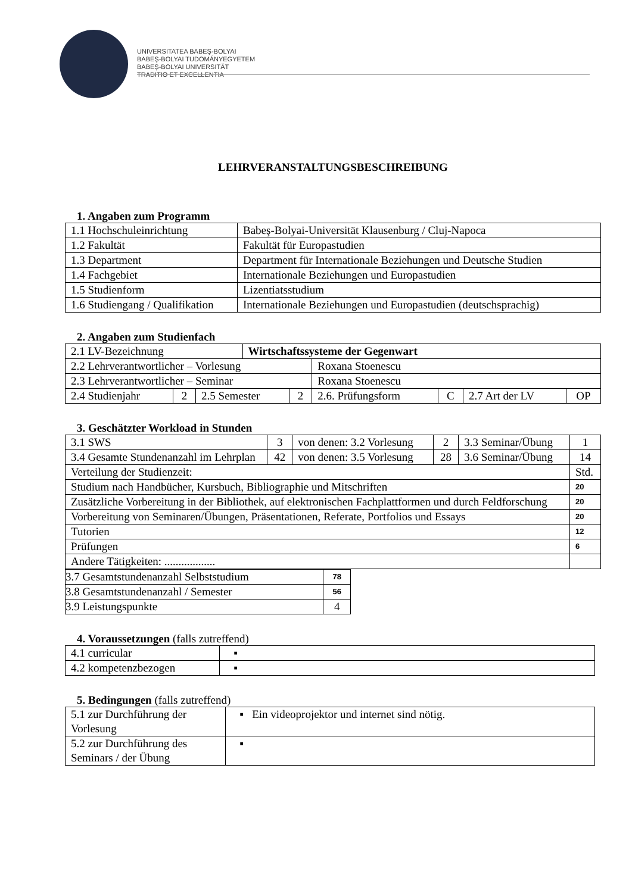UNIVERSITATEA BABEŞ-BOLYAI
BABEŞ-BOLYAI TUDOMÁNYEGYETEM
BABEŞ-BOLYAI UNIVERSITÄT
TRADITIO ET EXCELLENTIA
LEHRVERANSTALTUNGSBESCHREIBUNG
1. Angaben zum Programm
| 1.1 Hochschuleinrichtung | Babeş-Bolyai-Universität Klausenburg / Cluj-Napoca |
| 1.2 Fakultät | Fakultät für Europastudien |
| 1.3 Department | Department für Internationale Beziehungen und Deutsche Studien |
| 1.4 Fachgebiet | Internationale Beziehungen und Europastudien |
| 1.5 Studienform | Lizentiatsstudium |
| 1.6 Studiengang / Qualifikation | Internationale Beziehungen und Europastudien (deutschsprachig) |
2. Angaben zum Studienfach
| 2.1 LV-Bezeichnung | | | Wirtschaftssysteme der Gegenwart | | | | | |
| 2.2 Lehrverantwortlicher – Vorlesung | | | | | Roxana Stoenescu | | | |
| 2.3 Lehrverantwortlicher – Seminar | | | | | Roxana Stoenescu | | | |
| 2.4 Studienjahr | 2 | 2.5 Semester | | 2 | 2.6. Prüfungsform | C | 2.7 Art der LV | OP |
3. Geschätzter Workload in Stunden
| 3.1 SWS | 3 | von denen: 3.2 Vorlesung | 2 | 3.3 Seminar/Übung | 1 |
| 3.4 Gesamte Stundenanzahl im Lehrplan | 42 | von denen: 3.5 Vorlesung | 28 | 3.6 Seminar/Übung | 14 |
| Verteilung der Studienzeit: | | | | | Std. |
| Studium nach Handbücher, Kursbuch, Bibliographie und Mitschriften | | | | | 20 |
| Zusätzliche Vorbereitung in der Bibliothek, auf elektronischen Fachplattformen und durch Feldforschung | | | | | 20 |
| Vorbereitung von Seminaren/Übungen, Präsentationen, Referate, Portfolios und Essays | | | | | 20 |
| Tutorien | | | | | 12 |
| Prüfungen | | | | | 6 |
| Andere Tätigkeiten: .................. | | | | | |
| 3.7 Gesamtstundenanzahl Selbststudium | 78 |
| 3.8 Gesamtstundenanzahl / Semester | 56 |
| 3.9 Leistungspunkte | 4 |
4. Voraussetzungen (falls zutreffend)
| 4.1 curricular | ▪ |
| 4.2 kompetenzbezogen | ▪ |
5. Bedingungen (falls zutreffend)
| 5.1 zur Durchführung der Vorlesung | ▪ Ein videoprojektor und internet sind nötig. |
| 5.2 zur Durchführung des Seminars / der Übung | ▪ |